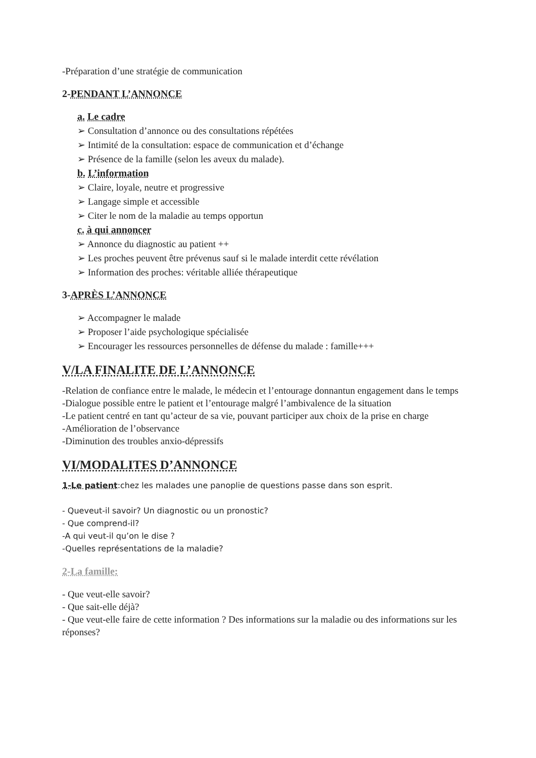-Préparation d’une stratégie de communication
2-PENDANT L’ANNONCE
a. Le cadre
➢ Consultation d’annonce ou des consultations répétées
➢ Intimité de la consultation: espace de communication et d’échange
➢ Présence de la famille (selon les aveux du malade).
b. L’information
➢ Claire, loyale, neutre et progressive
➢ Langage simple et accessible
➢ Citer le nom de la maladie au temps opportun
c. à qui annoncer
➢ Annonce du diagnostic au patient ++
➢ Les proches peuvent être prévenus sauf si le malade interdit cette révélation
➢ Information des proches: véritable alliée thérapeutique
3-APRÈS L’ANNONCE
➢ Accompagner le malade
➢ Proposer l’aide psychologique spécialisée
➢ Encourager les ressources personnelles de défense du malade : famille+++
V/LA FINALITE DE L’ANNONCE
-Relation de confiance entre le malade, le médecin et l’entourage donnantun engagement dans le temps
-Dialogue possible entre le patient et l’entourage malgré l’ambivalence de la situation
-Le patient centré en tant qu’acteur de sa vie, pouvant participer aux choix de la prise en charge
-Amélioration de l’observance
-Diminution des troubles anxio-dépressifs
VI/MODALITES D’ANNONCE
1-Le patient:chez les malades une panoplie de questions passe dans son esprit.
- Queveut-il savoir? Un diagnostic ou un pronostic?
- Que comprend-il?
-A qui veut-il qu’on le dise ?
-Quelles représentations de la maladie?
2-La famille:
- Que veut-elle savoir?
- Que sait-elle déjà?
- Que veut-elle faire de cette information ? Des informations sur la maladie ou des informations sur les réponses?